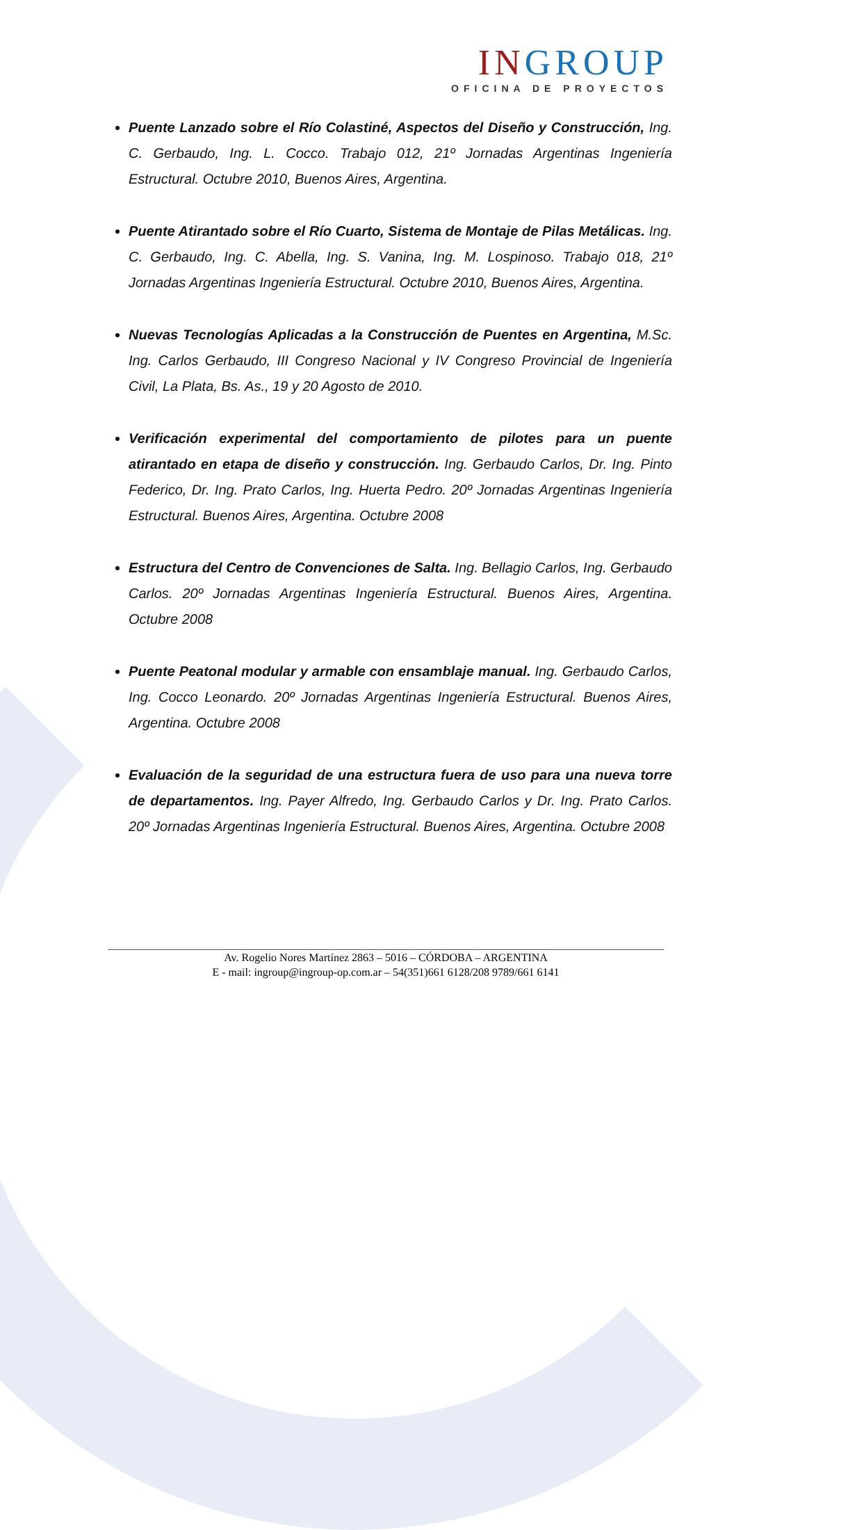INGROUP
OFICINA DE PROYECTOS
Puente Lanzado sobre el Río Colastiné, Aspectos del Diseño y Construcción, Ing. C. Gerbaudo, Ing. L. Cocco. Trabajo 012, 21º Jornadas Argentinas Ingeniería Estructural. Octubre 2010, Buenos Aires, Argentina.
Puente Atirantado sobre el Río Cuarto, Sistema de Montaje de Pilas Metálicas. Ing. C. Gerbaudo, Ing. C. Abella, Ing. S. Vanina, Ing. M. Lospinoso. Trabajo 018, 21º Jornadas Argentinas Ingeniería Estructural. Octubre 2010, Buenos Aires, Argentina.
Nuevas Tecnologías Aplicadas a la Construcción de Puentes en Argentina, M.Sc. Ing. Carlos Gerbaudo, III Congreso Nacional y IV Congreso Provincial de Ingeniería Civil, La Plata, Bs. As., 19 y 20 Agosto de 2010.
Verificación experimental del comportamiento de pilotes para un puente atirantado en etapa de diseño y construcción. Ing. Gerbaudo Carlos, Dr. Ing. Pinto Federico, Dr. Ing. Prato Carlos, Ing. Huerta Pedro. 20º Jornadas Argentinas Ingeniería Estructural. Buenos Aires, Argentina. Octubre 2008
Estructura del Centro de Convenciones de Salta. Ing. Bellagio Carlos, Ing. Gerbaudo Carlos. 20º Jornadas Argentinas Ingeniería Estructural. Buenos Aires, Argentina. Octubre 2008
Puente Peatonal modular y armable con ensamblaje manual. Ing. Gerbaudo Carlos, Ing. Cocco Leonardo. 20º Jornadas Argentinas Ingeniería Estructural. Buenos Aires, Argentina. Octubre 2008
Evaluación de la seguridad de una estructura fuera de uso para una nueva torre de departamentos. Ing. Payer Alfredo, Ing. Gerbaudo Carlos y Dr. Ing. Prato Carlos. 20º Jornadas Argentinas Ingeniería Estructural. Buenos Aires, Argentina. Octubre 2008
Av. Rogelio Nores Martínez 2863 – 5016 – CÓRDOBA – ARGENTINA
E - mail: ingroup@ingroup-op.com.ar – 54(351)661 6128/208 9789/661 6141